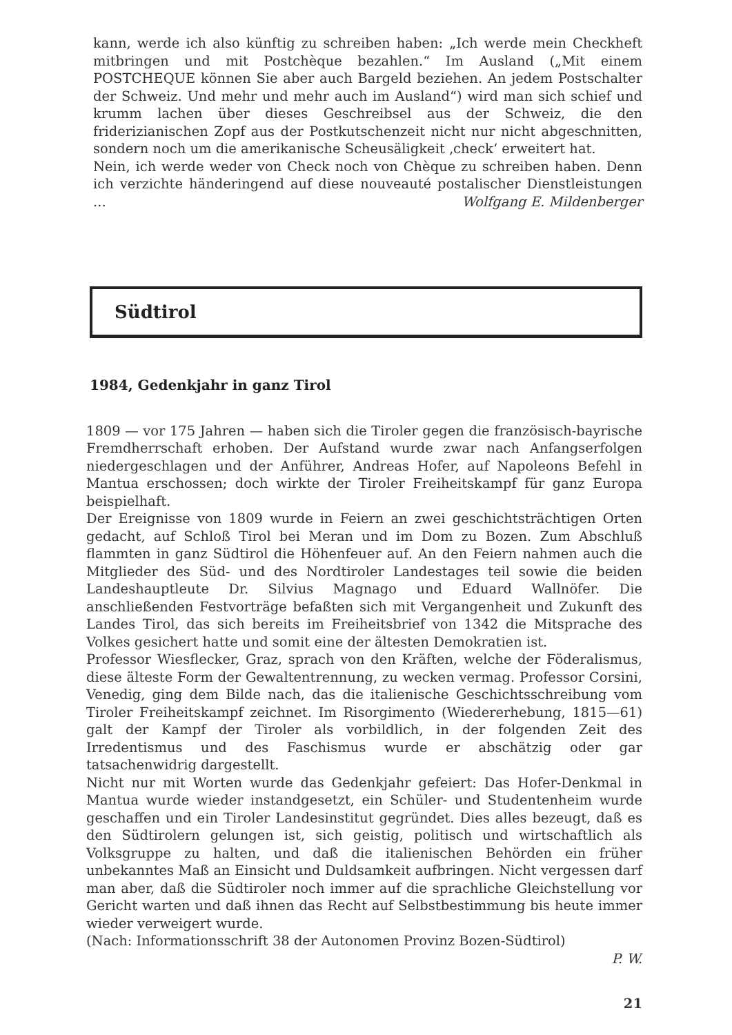kann, werde ich also künftig zu schreiben haben: „Ich werde mein Checkheft mitbringen und mit Postchèque bezahlen.“ Im Ausland („Mit einem POSTCHEQUE können Sie aber auch Bargeld beziehen. An jedem Postschalter der Schweiz. Und mehr und mehr auch im Ausland“) wird man sich schief und krumm lachen über dieses Geschreibsel aus der Schweiz, die den friderizianischen Zopf aus der Postkutschenzeit nicht nur nicht abgeschnitten, sondern noch um die amerikanische Scheusäligkeit ‚check‘ erweitert hat.
Nein, ich werde weder von Check noch von Chèque zu schreiben haben. Denn ich verzichte händeringend auf diese nouveauté postalischer Dienstleistungen ... Wolfgang E. Mildenberger
Südtirol
1984, Gedenkjahr in ganz Tirol
1809 — vor 175 Jahren — haben sich die Tiroler gegen die französisch-bayrische Fremdherrschaft erhoben. Der Aufstand wurde zwar nach Anfangserfolgen niedergeschlagen und der Anführer, Andreas Hofer, auf Napoleons Befehl in Mantua erschossen; doch wirkte der Tiroler Freiheitskampf für ganz Europa beispielhaft.
Der Ereignisse von 1809 wurde in Feiern an zwei geschichtsträchtigen Orten gedacht, auf Schloß Tirol bei Meran und im Dom zu Bozen. Zum Abschluß flammten in ganz Südtirol die Höhenfeuer auf. An den Feiern nahmen auch die Mitglieder des Süd- und des Nordtiroler Landestages teil sowie die beiden Landeshauptleute Dr. Silvius Magnago und Eduard Wallnöfer. Die anschließenden Festvorträge befaßten sich mit Vergangenheit und Zukunft des Landes Tirol, das sich bereits im Freiheitsbrief von 1342 die Mitsprache des Volkes gesichert hatte und somit eine der ältesten Demokratien ist.
Professor Wiesflecker, Graz, sprach von den Kräften, welche der Föderalismus, diese älteste Form der Gewaltentrennung, zu wecken vermag. Professor Corsini, Venedig, ging dem Bilde nach, das die italienische Geschichtsschreibung vom Tiroler Freiheitskampf zeichnet. Im Risorgimento (Wiedererhebung, 1815—61) galt der Kampf der Tiroler als vorbildlich, in der folgenden Zeit des Irredentismus und des Faschismus wurde er abschätzig oder gar tatsachenwidrig dargestellt.
Nicht nur mit Worten wurde das Gedenkjahr gefeiert: Das Hofer-Denkmal in Mantua wurde wieder instandgesetzt, ein Schüler- und Studentenheim wurde geschaffen und ein Tiroler Landesinstitut gegründet. Dies alles bezeugt, daß es den Südtirolern gelungen ist, sich geistig, politisch und wirtschaftlich als Volksgruppe zu halten, und daß die italienischen Behörden ein früher unbekanntes Maß an Einsicht und Duldsamkeit aufbringen. Nicht vergessen darf man aber, daß die Südtiroler noch immer auf die sprachliche Gleichstellung vor Gericht warten und daß ihnen das Recht auf Selbstbestimmung bis heute immer wieder verweigert wurde.
(Nach: Informationsschrift 38 der Autonomen Provinz Bozen-Südtirol)
P. W.
21